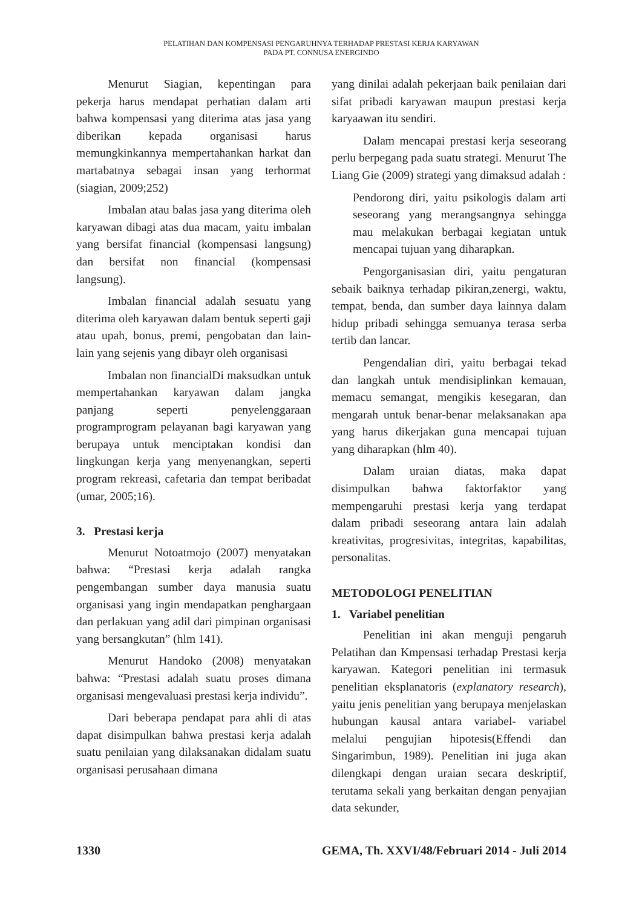PELATIHAN DAN KOMPENSASI PENGARUHNYA TERHADAP PRESTASI KERJA KARYAWAN
PADA PT. CONNUSA ENERGINDO
Menurut Siagian, kepentingan para pekerja harus mendapat perhatian dalam arti bahwa kompensasi yang diterima atas jasa yang diberikan kepada organisasi harus memungkinkannya mempertahankan harkat dan martabatnya sebagai insan yang terhormat (siagian, 2009;252)
Imbalan atau balas jasa yang diterima oleh karyawan dibagi atas dua macam, yaitu imbalan yang bersifat financial (kompensasi langsung) dan bersifat non financial (kompensasi langsung).
Imbalan financial adalah sesuatu yang diterima oleh karyawan dalam bentuk seperti gaji atau upah, bonus, premi, pengobatan dan lain-lain yang sejenis yang dibayr oleh organisasi
Imbalan non financialDi maksudkan untuk mempertahankan karyawan dalam jangka panjang seperti penyelenggaraan programprogram pelayanan bagi karyawan yang berupaya untuk menciptakan kondisi dan lingkungan kerja yang menyenangkan, seperti program rekreasi, cafetaria dan tempat beribadat (umar, 2005;16).
3. Prestasi kerja
Menurut Notoatmojo (2007) menyatakan bahwa: “Prestasi kerja adalah rangka pengembangan sumber daya manusia suatu organisasi yang ingin mendapatkan penghargaan dan perlakuan yang adil dari pimpinan organisasi yang bersangkutan” (hlm 141).
Menurut Handoko (2008) menyatakan bahwa: “Prestasi adalah suatu proses dimana organisasi mengevaluasi prestasi kerja individu”.
Dari beberapa pendapat para ahli di atas dapat disimpulkan bahwa prestasi kerja adalah suatu penilaian yang dilaksanakan didalam suatu organisasi perusahaan dimana
yang dinilai adalah pekerjaan baik penilaian dari sifat pribadi karyawan maupun prestasi kerja karyaawan itu sendiri.
Dalam mencapai prestasi kerja seseorang perlu berpegang pada suatu strategi. Menurut The Liang Gie (2009) strategi yang dimaksud adalah :
Pendorong diri, yaitu psikologis dalam arti seseorang yang merangsangnya sehingga mau melakukan berbagai kegiatan untuk mencapai tujuan yang diharapkan.
Pengorganisasian diri, yaitu pengaturan sebaik baiknya terhadap pikiran,zenergi, waktu, tempat, benda, dan sumber daya lainnya dalam hidup pribadi sehingga semuanya terasa serba tertib dan lancar.
Pengendalian diri, yaitu berbagai tekad dan langkah untuk mendisiplinkan kemauan, memacu semangat, mengikis kesegaran, dan mengarah untuk benar-benar melaksanakan apa yang harus dikerjakan guna mencapai tujuan yang diharapkan (hlm 40).
Dalam uraian diatas, maka dapat disimpulkan bahwa faktorfaktor yang mempengaruhi prestasi kerja yang terdapat dalam pribadi seseorang antara lain adalah kreativitas, progresivitas, integritas, kapabilitas, personalitas.
METODOLOGI PENELITIAN
1. Variabel penelitian
Penelitian ini akan menguji pengaruh Pelatihan dan Kmpensasi terhadap Prestasi kerja karyawan. Kategori penelitian ini termasuk penelitian eksplanatoris (explanatory research), yaitu jenis penelitian yang berupaya menjelaskan hubungan kausal antara variabel- variabel melalui pengujian hipotesis(Effendi dan Singarimbun, 1989). Penelitian ini juga akan dilengkapi dengan uraian secara deskriptif, terutama sekali yang berkaitan dengan penyajian data sekunder,
1330 GEMA, Th. XXVI/48/Februari 2014 - Juli 2014